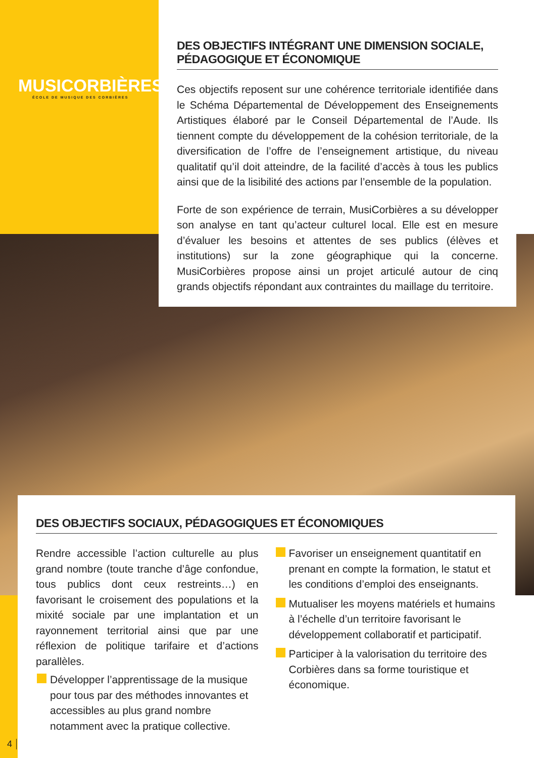MUSICORBIÈRES
ÉCOLE DE MUSIQUE DES CORBIÈRES
DES OBJECTIFS INTÉGRANT UNE DIMENSION SOCIALE, PÉDAGOGIQUE ET ÉCONOMIQUE
Ces objectifs reposent sur une cohérence territoriale identifiée dans le Schéma Départemental de Développement des Enseignements Artistiques élaboré par le Conseil Départemental de l’Aude. Ils tiennent compte du développement de la cohésion territoriale, de la diversification de l’offre de l’enseignement artistique, du niveau qualitatif qu’il doit atteindre, de la facilité d’accès à tous les publics ainsi que de la lisibilité des actions par l’ensemble de la population.
Forte de son expérience de terrain, MusiCorbières a su développer son analyse en tant qu’acteur culturel local. Elle est en mesure d’évaluer les besoins et attentes de ses publics (élèves et institutions) sur la zone géographique qui la concerne. MusiCorbières propose ainsi un projet articulé autour de cinq grands objectifs répondant aux contraintes du maillage du territoire.
DES OBJECTIFS SOCIAUX, PÉDAGOGIQUES ET ÉCONOMIQUES
Rendre accessible l’action culturelle au plus grand nombre (toute tranche d’âge confondue, tous publics dont ceux restreints…) en favorisant le croisement des populations et la mixité sociale par une implantation et un rayonnement territorial ainsi que par une réflexion de politique tarifaire et d’actions parallèles.
Développer l’apprentissage de la musique pour tous par des méthodes innovantes et accessibles au plus grand nombre notamment avec la pratique collective.
Favoriser un enseignement quantitatif en prenant en compte la formation, le statut et les conditions d’emploi des enseignants.
Mutualiser les moyens matériels et humains à l’échelle d’un territoire favorisant le développement collaboratif et participatif.
Participer à la valorisation du territoire des Corbières dans sa forme touristique et économique.
4